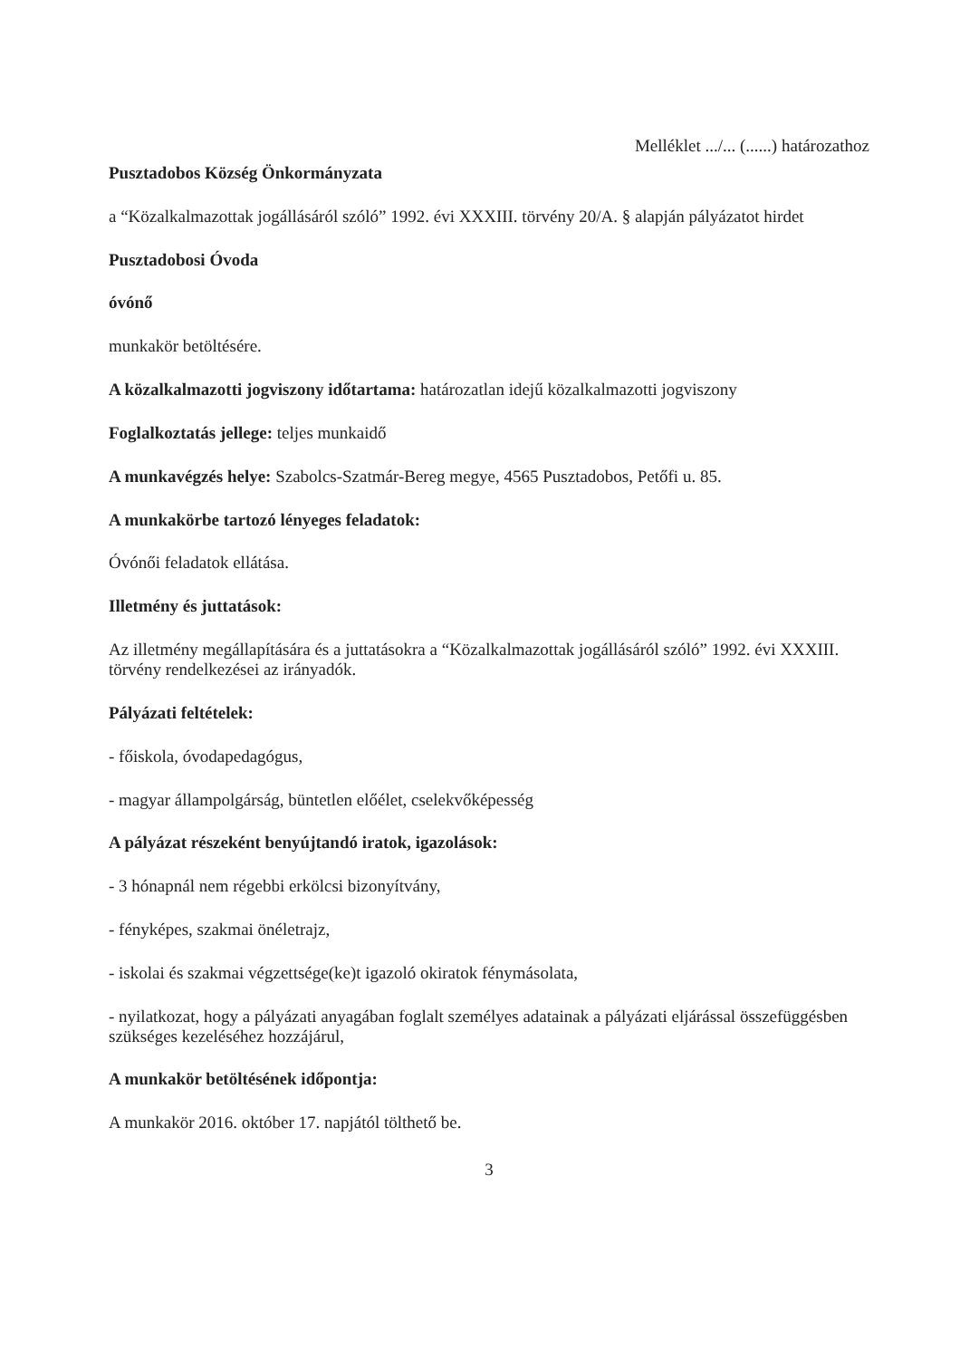Melléklet .../... (......) határozathoz
Pusztadobos Község Önkormányzata
a “Közalkalmazottak jogállásáról szóló” 1992. évi XXXIII. törvény 20/A. § alapján pályázatot hirdet
Pusztadobosi Óvoda
óvónő
munkakör betöltésére.
A közalkalmazotti jogviszony időtartama: határozatlan idejű közalkalmazotti jogviszony
Foglalkoztatás jellege: teljes munkaidő
A munkavégzés helye: Szabolcs-Szatmár-Bereg megye, 4565 Pusztadobos, Petőfi u. 85.
A munkakörbe tartozó lényeges feladatok:
Óvónői feladatok ellátása.
Illetmény és juttatások:
Az illetmény megállapítására és a juttatásokra a “Közalkalmazottak jogállásáról szóló” 1992. évi XXXIII. törvény rendelkezései az irányadók.
Pályázati feltételek:
- főiskola, óvodapedagógus,
- magyar állampolgárság, büntetlen előélet, cselekvőképesség
A pályázat részeként benyújtandó iratok, igazolások:
- 3 hónapnál nem régebbi erkölcsi bizonyítvány,
- fényképes, szakmai önéletrajz,
- iskolai és szakmai végzettsége(ke)t igazoló okiratok fénymásolata,
- nyilatkozat, hogy a pályázati anyagában foglalt személyes adatainak a pályázati eljárással összefüggésben szükséges kezeléséhez hozzájárul,
A munkakör betöltésének időpontja:
A munkakör 2016. október 17. napjától tölthető be.
3